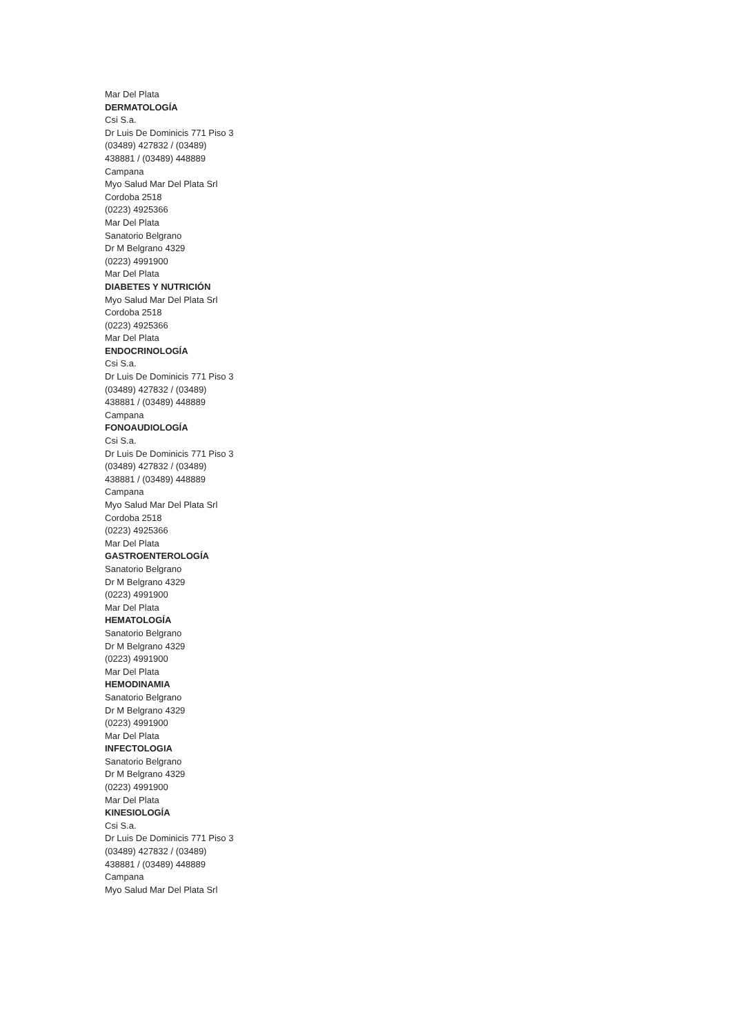Mar Del Plata
DERMATOLOGÍA
Csi S.a.
Dr Luis De Dominicis 771 Piso 3
(03489) 427832 / (03489) 438881 / (03489) 448889
Campana
Myo Salud Mar Del Plata Srl
Cordoba 2518
(0223) 4925366
Mar Del Plata
Sanatorio Belgrano
Dr M Belgrano 4329
(0223) 4991900
Mar Del Plata
DIABETES Y NUTRICIÓN
Myo Salud Mar Del Plata Srl
Cordoba 2518
(0223) 4925366
Mar Del Plata
ENDOCRINOLOGÍA
Csi S.a.
Dr Luis De Dominicis 771 Piso 3
(03489) 427832 / (03489) 438881 / (03489) 448889
Campana
FONOAUDIOLOGÍA
Csi S.a.
Dr Luis De Dominicis 771 Piso 3
(03489) 427832 / (03489) 438881 / (03489) 448889
Campana
Myo Salud Mar Del Plata Srl
Cordoba 2518
(0223) 4925366
Mar Del Plata
GASTROENTEROLOGÍA
Sanatorio Belgrano
Dr M Belgrano 4329
(0223) 4991900
Mar Del Plata
HEMATOLOGÍA
Sanatorio Belgrano
Dr M Belgrano 4329
(0223) 4991900
Mar Del Plata
HEMODINAMIA
Sanatorio Belgrano
Dr M Belgrano 4329
(0223) 4991900
Mar Del Plata
INFECTOLOGIA
Sanatorio Belgrano
Dr M Belgrano 4329
(0223) 4991900
Mar Del Plata
KINESIOLOGÍA
Csi S.a.
Dr Luis De Dominicis 771 Piso 3
(03489) 427832 / (03489) 438881 / (03489) 448889
Campana
Myo Salud Mar Del Plata Srl